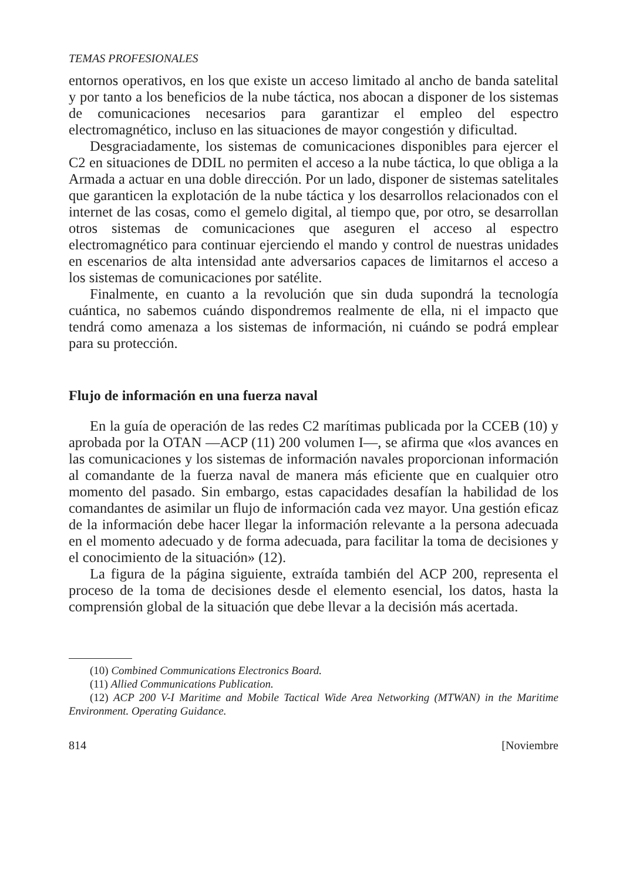TEMAS PROFESIONALES
entornos operativos, en los que existe un acceso limitado al ancho de banda satelital y por tanto a los beneficios de la nube táctica, nos abocan a disponer de los sistemas de comunicaciones necesarios para garantizar el empleo del espectro electromagnético, incluso en las situaciones de mayor congestión y dificultad.
Desgraciadamente, los sistemas de comunicaciones disponibles para ejercer el C2 en situaciones de DDIL no permiten el acceso a la nube táctica, lo que obliga a la Armada a actuar en una doble dirección. Por un lado, disponer de sistemas satelitales que garanticen la explotación de la nube táctica y los desarrollos relacionados con el internet de las cosas, como el gemelo digital, al tiempo que, por otro, se desarrollan otros sistemas de comunicaciones que aseguren el acceso al espectro electromagnético para continuar ejerciendo el mando y control de nuestras unidades en escenarios de alta intensidad ante adversarios capaces de limitarnos el acceso a los sistemas de comunicaciones por satélite.
Finalmente, en cuanto a la revolución que sin duda supondrá la tecnología cuántica, no sabemos cuándo dispondremos realmente de ella, ni el impacto que tendrá como amenaza a los sistemas de información, ni cuándo se podrá emplear para su protección.
Flujo de información en una fuerza naval
En la guía de operación de las redes C2 marítimas publicada por la CCEB (10) y aprobada por la OTAN —ACP (11) 200 volumen I—, se afirma que «los avances en las comunicaciones y los sistemas de información navales proporcionan información al comandante de la fuerza naval de manera más eficiente que en cualquier otro momento del pasado. Sin embargo, estas capacidades desafían la habilidad de los comandantes de asimilar un flujo de información cada vez mayor. Una gestión eficaz de la información debe hacer llegar la información relevante a la persona adecuada en el momento adecuado y de forma adecuada, para facilitar la toma de decisiones y el conocimiento de la situación» (12).
La figura de la página siguiente, extraída también del ACP 200, representa el proceso de la toma de decisiones desde el elemento esencial, los datos, hasta la comprensión global de la situación que debe llevar a la decisión más acertada.
(10) Combined Communications Electronics Board.
(11) Allied Communications Publication.
(12) ACP 200 V-I Maritime and Mobile Tactical Wide Area Networking (MTWAN) in the Maritime Environment. Operating Guidance.
814 [Noviembre